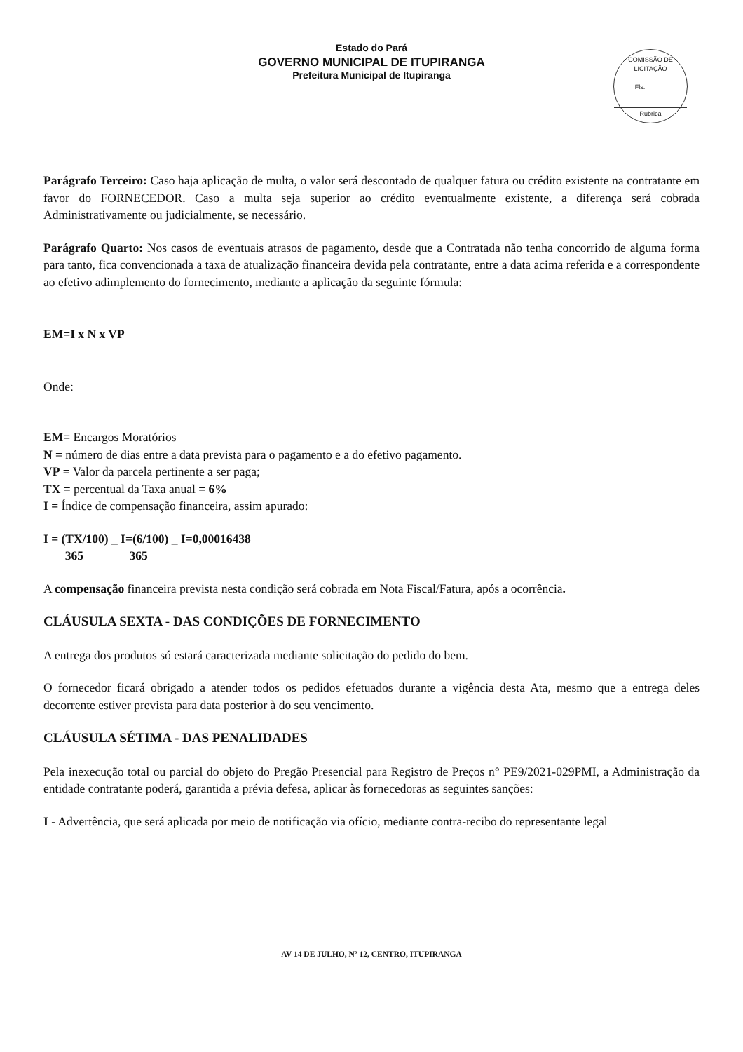Estado do Pará
GOVERNO MUNICIPAL DE ITUPIRANGA
Prefeitura Municipal de Itupiranga
COMISSÃO DE LICITAÇÃO
Fls.______
Rubrica
Parágrafo Terceiro: Caso haja aplicação de multa, o valor será descontado de qualquer fatura ou crédito existente na contratante em favor do FORNECEDOR. Caso a multa seja superior ao crédito eventualmente existente, a diferença será cobrada Administrativamente ou judicialmente, se necessário.
Parágrafo Quarto: Nos casos de eventuais atrasos de pagamento, desde que a Contratada não tenha concorrido de alguma forma para tanto, fica convencionada a taxa de atualização financeira devida pela contratante, entre a data acima referida e a correspondente ao efetivo adimplemento do fornecimento, mediante a aplicação da seguinte fórmula:
EM=I x N x VP
Onde:
EM= Encargos Moratórios
N = número de dias entre a data prevista para o pagamento e a do efetivo pagamento.
VP = Valor da parcela pertinente a ser paga;
TX = percentual da Taxa anual = 6%
I = Índice de compensação financeira, assim apurado:
I = (TX/100) _ I=(6/100) _ I=0,00016438
365 365
A compensação financeira prevista nesta condição será cobrada em Nota Fiscal/Fatura, após a ocorrência.
CLÁUSULA SEXTA - DAS CONDIÇÕES DE FORNECIMENTO
A entrega dos produtos só estará caracterizada mediante solicitação do pedido do bem.
O fornecedor ficará obrigado a atender todos os pedidos efetuados durante a vigência desta Ata, mesmo que a entrega deles decorrente estiver prevista para data posterior à do seu vencimento.
CLÁUSULA SÉTIMA - DAS PENALIDADES
Pela inexecução total ou parcial do objeto do Pregão Presencial para Registro de Preços n° PE9/2021-029PMI, a Administração da entidade contratante poderá, garantida a prévia defesa, aplicar às fornecedoras as seguintes sanções:
I - Advertência, que será aplicada por meio de notificação via ofício, mediante contra-recibo do representante legal
AV 14 DE JULHO, Nº 12, CENTRO, ITUPIRANGA